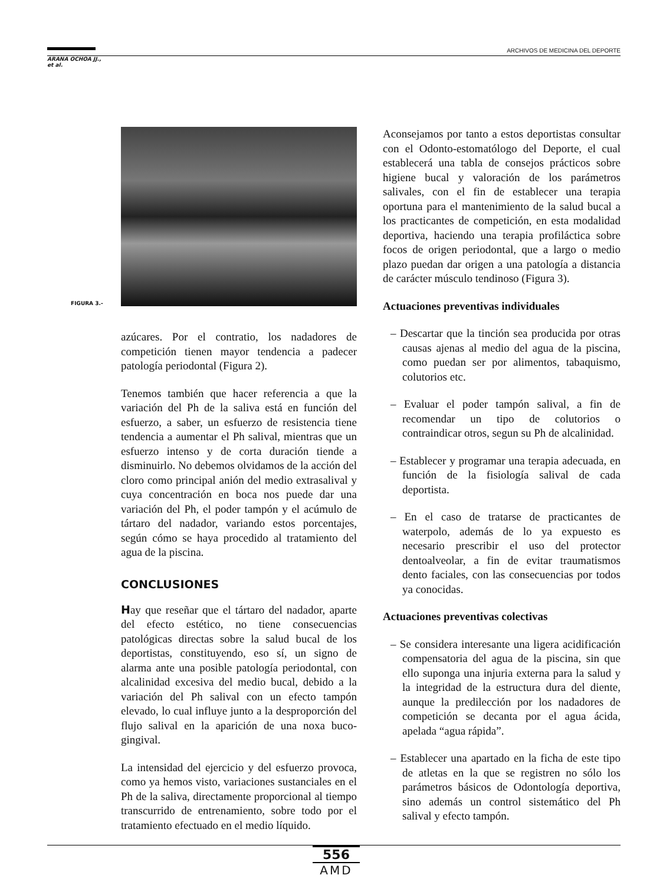ARCHIVOS DE MEDICINA DEL DEPORTE
ARANA OCHOA JJ.,
et al.
FIGURA 3.-
azúcares. Por el contratio, los nadadores de competición tienen mayor tendencia a padecer patología periodontal (Figura 2).
Tenemos también que hacer referencia a que la variación del Ph de la saliva está en función del esfuerzo, a saber, un esfuerzo de resistencia tiene tendencia a aumentar el Ph salival, mientras que un esfuerzo intenso y de corta duración tiende a disminuirlo. No debemos olvidamos de la acción del cloro como principal anión del medio extrasalival y cuya concentración en boca nos puede dar una variación del Ph, el poder tampón y el acúmulo de tártaro del nadador, variando estos porcentajes, según cómo se haya procedido al tratamiento del agua de la piscina.
CONCLUSIONES
Hay que reseñar que el tártaro del nadador, aparte del efecto estético, no tiene consecuencias patológicas directas sobre la salud bucal de los deportistas, constituyendo, eso sí, un signo de alarma ante una posible patología periodontal, con alcalinidad excesiva del medio bucal, debido a la variación del Ph salival con un efecto tampón elevado, lo cual influye junto a la desproporción del flujo salival en la aparición de una noxa buco-gingival.
La intensidad del ejercicio y del esfuerzo provoca, como ya hemos visto, variaciones sustanciales en el Ph de la saliva, directamente proporcional al tiempo transcurrido de entrenamiento, sobre todo por el tratamiento efectuado en el medio líquido.
Aconsejamos por tanto a estos deportistas consultar con el Odonto-estomatólogo del Deporte, el cual establecerá una tabla de consejos prácticos sobre higiene bucal y valoración de los parámetros salivales, con el fin de establecer una terapia oportuna para el mantenimiento de la salud bucal a los practicantes de competición, en esta modalidad deportiva, haciendo una terapia profiláctica sobre focos de origen periodontal, que a largo o medio plazo puedan dar origen a una patología a distancia de carácter músculo tendinoso (Figura 3).
Actuaciones preventivas individuales
– Descartar que la tinción sea producida por otras causas ajenas al medio del agua de la piscina, como puedan ser por alimentos, tabaquismo, colutorios etc.
– Evaluar el poder tampón salival, a fin de recomendar un tipo de colutorios o contraindicar otros, segun su Ph de alcalinidad.
– Establecer y programar una terapia adecuada, en función de la fisiología salival de cada deportista.
– En el caso de tratarse de practicantes de waterpolo, además de lo ya expuesto es necesario prescribir el uso del protector dentoalveolar, a fin de evitar traumatismos dento faciales, con las consecuencias por todos ya conocidas.
Actuaciones preventivas colectivas
– Se considera interesante una ligera acidificación compensatoria del agua de la piscina, sin que ello suponga una injuria externa para la salud y la integridad de la estructura dura del diente, aunque la predilección por los nadadores de competición se decanta por el agua ácida, apelada “agua rápida”.
– Establecer una apartado en la ficha de este tipo de atletas en la que se registren no sólo los parámetros básicos de Odontología deportiva, sino además un control sistemático del Ph salival y efecto tampón.
556
AMD